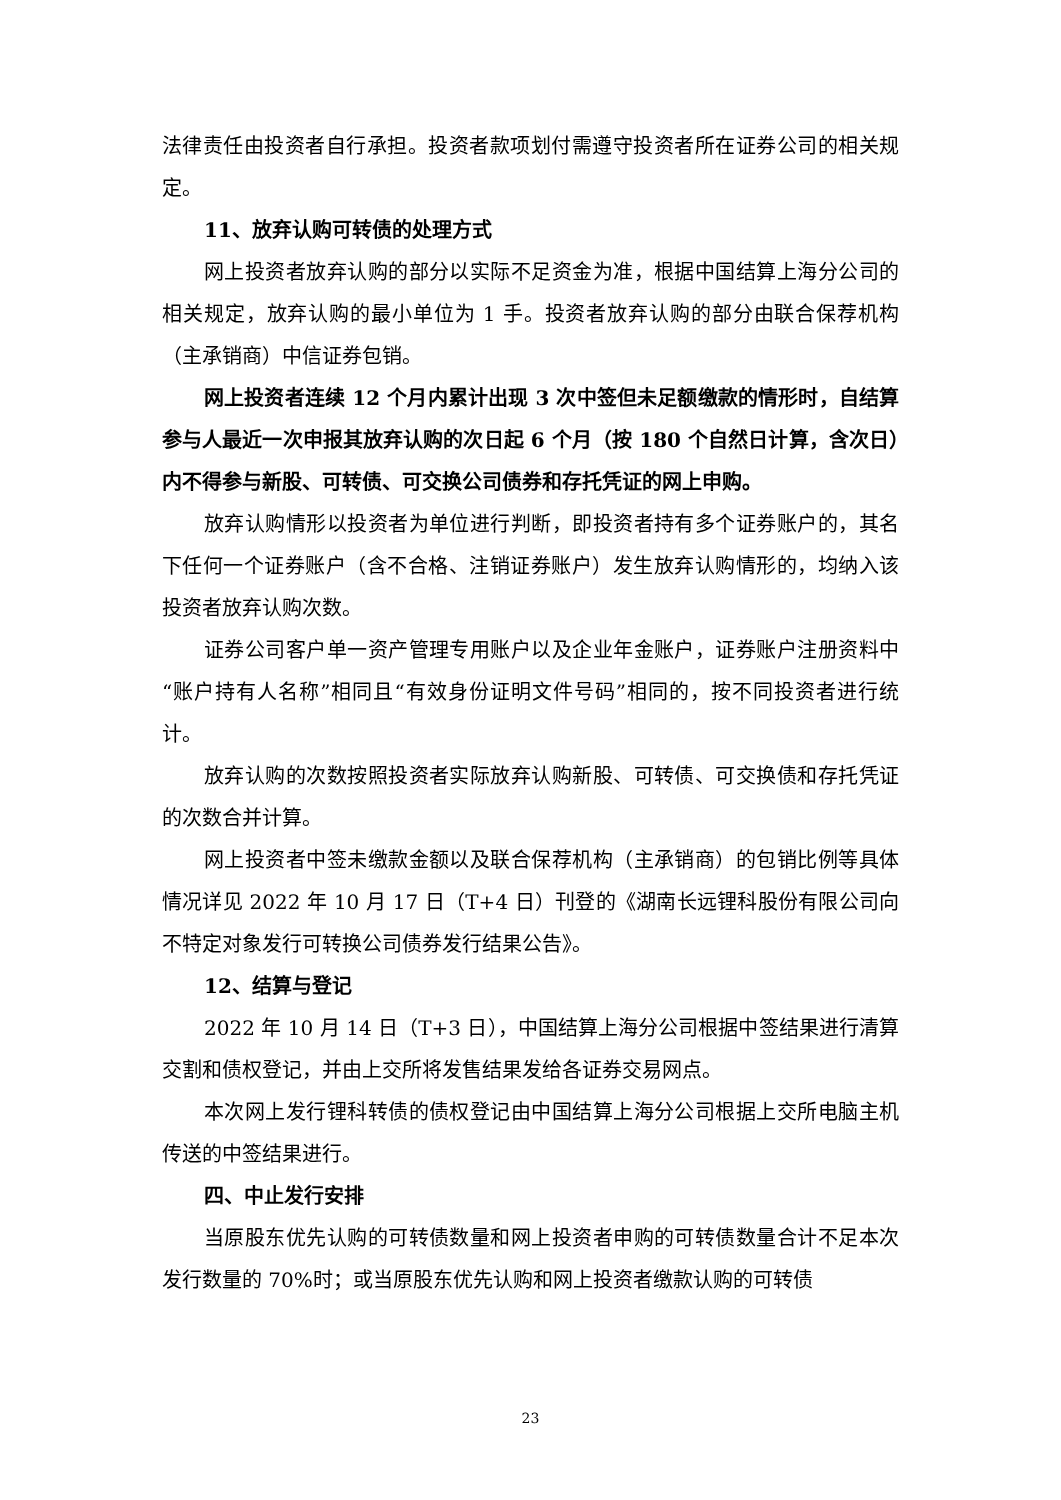法律责任由投资者自行承担。投资者款项划付需遵守投资者所在证券公司的相关规定。
11、放弃认购可转债的处理方式
网上投资者放弃认购的部分以实际不足资金为准，根据中国结算上海分公司的相关规定，放弃认购的最小单位为 1 手。投资者放弃认购的部分由联合保荐机构（主承销商）中信证券包销。
网上投资者连续 12 个月内累计出现 3 次中签但未足额缴款的情形时，自结算参与人最近一次申报其放弃认购的次日起 6 个月（按 180 个自然日计算，含次日）内不得参与新股、可转债、可交换公司债券和存托凭证的网上申购。
放弃认购情形以投资者为单位进行判断，即投资者持有多个证券账户的，其名下任何一个证券账户（含不合格、注销证券账户）发生放弃认购情形的，均纳入该投资者放弃认购次数。
证券公司客户单一资产管理专用账户以及企业年金账户，证券账户注册资料中“账户持有人名称”相同且“有效身份证明文件号码”相同的，按不同投资者进行统计。
放弃认购的次数按照投资者实际放弃认购新股、可转债、可交换债和存托凭证的次数合并计算。
网上投资者中签未缴款金额以及联合保荐机构（主承销商）的包销比例等具体情况详见 2022 年 10 月 17 日（T+4 日）刊登的《湖南长远锂科股份有限公司向不特定对象发行可转换公司债券发行结果公告》。
12、结算与登记
2022 年 10 月 14 日（T+3 日），中国结算上海分公司根据中签结果进行清算交割和债权登记，并由上交所将发售结果发给各证券交易网点。
本次网上发行锂科转债的债权登记由中国结算上海分公司根据上交所电脑主机传送的中签结果进行。
四、中止发行安排
当原股东优先认购的可转债数量和网上投资者申购的可转债数量合计不足本次发行数量的 70%时；或当原股东优先认购和网上投资者缴款认购的可转债
23